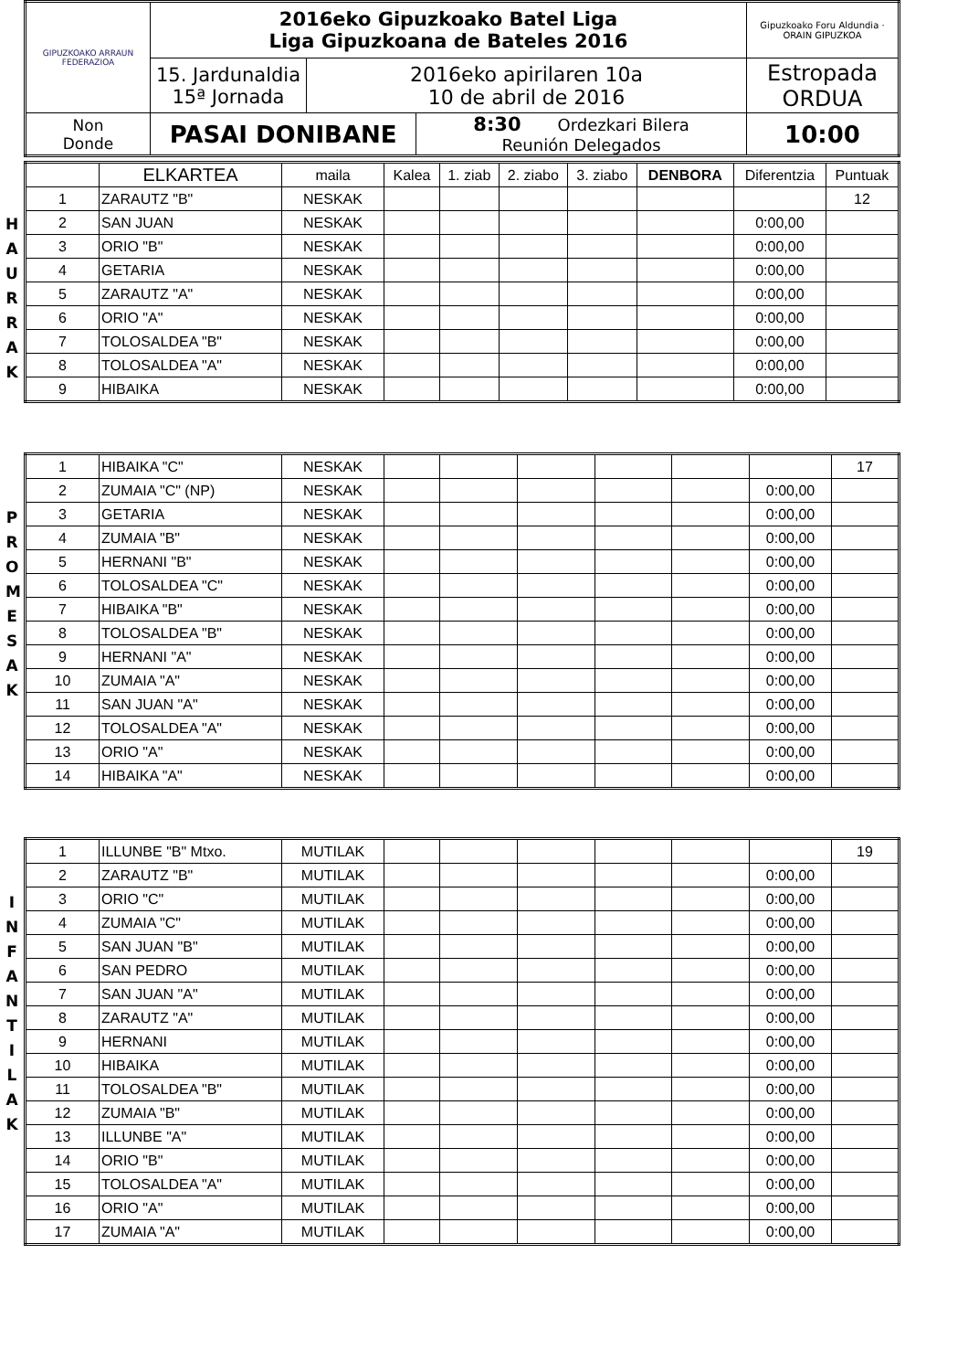| GIPUZKOAKO ARRAUN FEDERAZIOA | 2016eko Gipuzkoako Batel Liga Liga Gipuzkoana de Bateles 2016 | | | Gipuzkoako Foru Aldundia · ORAIN GIPUZKOA |
| | 15. Jardunaldia 15ª Jornada | 2016eko apirilaren 10a 10 de abril de 2016 | | Estropada ORDUA |
| Non Donde | PASAI DONIBANE | | 8:30 Ordezkari Bilera Reunión Delegados | 10:00 |
H
A
U
R
R
A
K
| | ELKARTEA | maila | Kalea | 1. ziab | 2. ziabo | 3. ziabo | DENBORA | Diferentzia | Puntuak |
| 1 | ZARAUTZ "B" | NESKAK | | | | | | | 12 |
| 2 | SAN JUAN | NESKAK | | | | | | 0:00,00 | |
| 3 | ORIO "B" | NESKAK | | | | | | 0:00,00 | |
| 4 | GETARIA | NESKAK | | | | | | 0:00,00 | |
| 5 | ZARAUTZ "A" | NESKAK | | | | | | 0:00,00 | |
| 6 | ORIO "A" | NESKAK | | | | | | 0:00,00 | |
| 7 | TOLOSALDEA "B" | NESKAK | | | | | | 0:00,00 | |
| 8 | TOLOSALDEA "A" | NESKAK | | | | | | 0:00,00 | |
| 9 | HIBAIKA | NESKAK | | | | | | 0:00,00 | |
P
R
O
M
E
S
A
K
| 1 | HIBAIKA "C" | NESKAK | | | | | | | 17 |
| 2 | ZUMAIA "C" (NP) | NESKAK | | | | | | 0:00,00 | |
| 3 | GETARIA | NESKAK | | | | | | 0:00,00 | |
| 4 | ZUMAIA "B" | NESKAK | | | | | | 0:00,00 | |
| 5 | HERNANI "B" | NESKAK | | | | | | 0:00,00 | |
| 6 | TOLOSALDEA "C" | NESKAK | | | | | | 0:00,00 | |
| 7 | HIBAIKA "B" | NESKAK | | | | | | 0:00,00 | |
| 8 | TOLOSALDEA "B" | NESKAK | | | | | | 0:00,00 | |
| 9 | HERNANI "A" | NESKAK | | | | | | 0:00,00 | |
| 10 | ZUMAIA "A" | NESKAK | | | | | | 0:00,00 | |
| 11 | SAN JUAN "A" | NESKAK | | | | | | 0:00,00 | |
| 12 | TOLOSALDEA "A" | NESKAK | | | | | | 0:00,00 | |
| 13 | ORIO "A" | NESKAK | | | | | | 0:00,00 | |
| 14 | HIBAIKA "A" | NESKAK | | | | | | 0:00,00 | |
I
N
F
A
N
T
I
L
A
K
| 1 | ILLUNBE "B" Mtxo. | MUTILAK | | | | | | | 19 |
| 2 | ZARAUTZ "B" | MUTILAK | | | | | | 0:00,00 | |
| 3 | ORIO "C" | MUTILAK | | | | | | 0:00,00 | |
| 4 | ZUMAIA "C" | MUTILAK | | | | | | 0:00,00 | |
| 5 | SAN JUAN "B" | MUTILAK | | | | | | 0:00,00 | |
| 6 | SAN PEDRO | MUTILAK | | | | | | 0:00,00 | |
| 7 | SAN JUAN "A" | MUTILAK | | | | | | 0:00,00 | |
| 8 | ZARAUTZ "A" | MUTILAK | | | | | | 0:00,00 | |
| 9 | HERNANI | MUTILAK | | | | | | 0:00,00 | |
| 10 | HIBAIKA | MUTILAK | | | | | | 0:00,00 | |
| 11 | TOLOSALDEA "B" | MUTILAK | | | | | | 0:00,00 | |
| 12 | ZUMAIA "B" | MUTILAK | | | | | | 0:00,00 | |
| 13 | ILLUNBE "A" | MUTILAK | | | | | | 0:00,00 | |
| 14 | ORIO "B" | MUTILAK | | | | | | 0:00,00 | |
| 15 | TOLOSALDEA "A" | MUTILAK | | | | | | 0:00,00 | |
| 16 | ORIO "A" | MUTILAK | | | | | | 0:00,00 | |
| 17 | ZUMAIA "A" | MUTILAK | | | | | | 0:00,00 | |